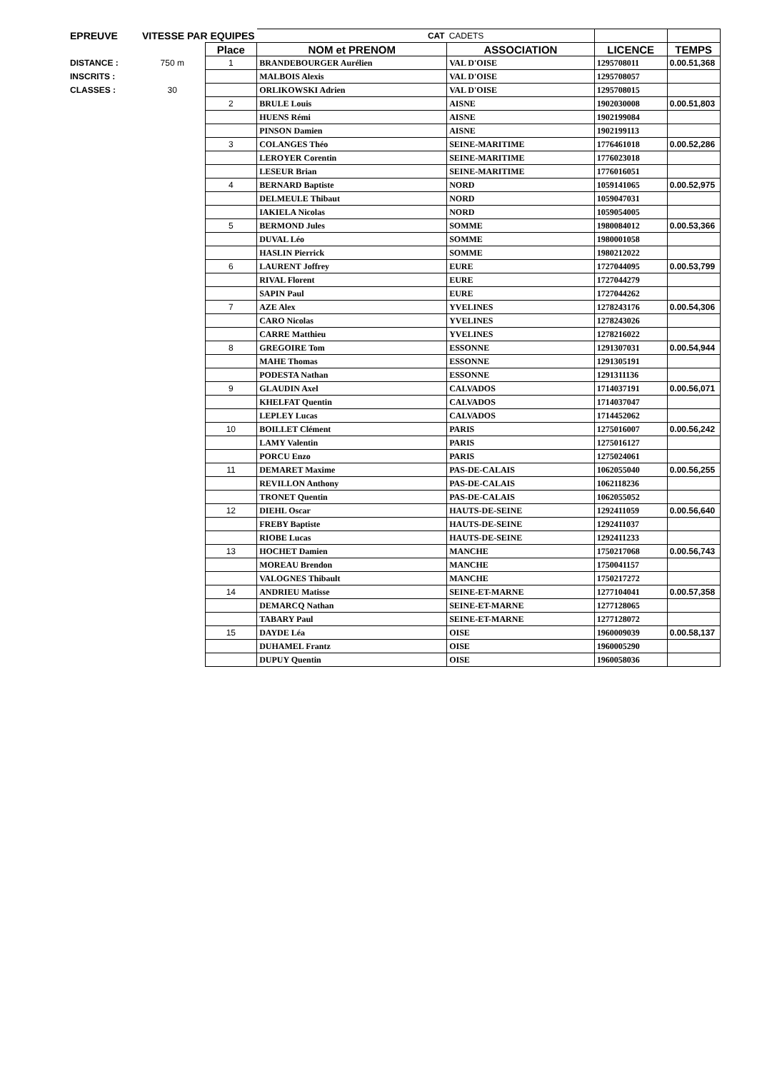| EPREUVE | VITESSE PAR EQUIPES | | CAT | CADETS | | |
| | | Place | NOM et PRENOM | ASSOCIATION | LICENCE | TEMPS |
| DISTANCE : | 750 m | 1 | BRANDEBOURGER Aurélien | VAL D'OISE | 1295708011 | 0.00.51,368 |
| INSCRITS : | | | MALBOIS Alexis | VAL D'OISE | 1295708057 | |
| CLASSES : | 30 | | ORLIKOWSKI Adrien | VAL D'OISE | 1295708015 | |
| | | 2 | BRULE Louis | AISNE | 1902030008 | 0.00.51,803 |
| | | | HUENS Rémi | AISNE | 1902199084 | |
| | | | PINSON Damien | AISNE | 1902199113 | |
| | | 3 | COLANGES Théo | SEINE-MARITIME | 1776461018 | 0.00.52,286 |
| | | | LEROYER Corentin | SEINE-MARITIME | 1776023018 | |
| | | | LESEUR Brian | SEINE-MARITIME | 1776016051 | |
| | | 4 | BERNARD Baptiste | NORD | 1059141065 | 0.00.52,975 |
| | | | DELMEULE Thibaut | NORD | 1059047031 | |
| | | | IAKIELA Nicolas | NORD | 1059054005 | |
| | | 5 | BERMOND Jules | SOMME | 1980084012 | 0.00.53,366 |
| | | | DUVAL Léo | SOMME | 1980001058 | |
| | | | HASLIN Pierrick | SOMME | 1980212022 | |
| | | 6 | LAURENT Joffrey | EURE | 1727044095 | 0.00.53,799 |
| | | | RIVAL Florent | EURE | 1727044279 | |
| | | | SAPIN Paul | EURE | 1727044262 | |
| | | 7 | AZE Alex | YVELINES | 1278243176 | 0.00.54,306 |
| | | | CARO Nicolas | YVELINES | 1278243026 | |
| | | | CARRE Matthieu | YVELINES | 1278216022 | |
| | | 8 | GREGOIRE Tom | ESSONNE | 1291307031 | 0.00.54,944 |
| | | | MAHE Thomas | ESSONNE | 1291305191 | |
| | | | PODESTA Nathan | ESSONNE | 1291311136 | |
| | | 9 | GLAUDIN Axel | CALVADOS | 1714037191 | 0.00.56,071 |
| | | | KHELFAT Quentin | CALVADOS | 1714037047 | |
| | | | LEPLEY Lucas | CALVADOS | 1714452062 | |
| | | 10 | BOILLET Clément | PARIS | 1275016007 | 0.00.56,242 |
| | | | LAMY Valentin | PARIS | 1275016127 | |
| | | | PORCU Enzo | PARIS | 1275024061 | |
| | | 11 | DEMARET Maxime | PAS-DE-CALAIS | 1062055040 | 0.00.56,255 |
| | | | REVILLON Anthony | PAS-DE-CALAIS | 1062118236 | |
| | | | TRONET Quentin | PAS-DE-CALAIS | 1062055052 | |
| | | 12 | DIEHL Oscar | HAUTS-DE-SEINE | 1292411059 | 0.00.56,640 |
| | | | FREBY Baptiste | HAUTS-DE-SEINE | 1292411037 | |
| | | | RIOBE Lucas | HAUTS-DE-SEINE | 1292411233 | |
| | | 13 | HOCHET Damien | MANCHE | 1750217068 | 0.00.56,743 |
| | | | MOREAU Brendon | MANCHE | 1750041157 | |
| | | | VALOGNES Thibault | MANCHE | 1750217272 | |
| | | 14 | ANDRIEU Matisse | SEINE-ET-MARNE | 1277104041 | 0.00.57,358 |
| | | | DEMARCQ Nathan | SEINE-ET-MARNE | 1277128065 | |
| | | | TABARY Paul | SEINE-ET-MARNE | 1277128072 | |
| | | 15 | DAYDE Léa | OISE | 1960009039 | 0.00.58,137 |
| | | | DUHAMEL Frantz | OISE | 1960005290 | |
| | | | DUPUY Quentin | OISE | 1960058036 | |